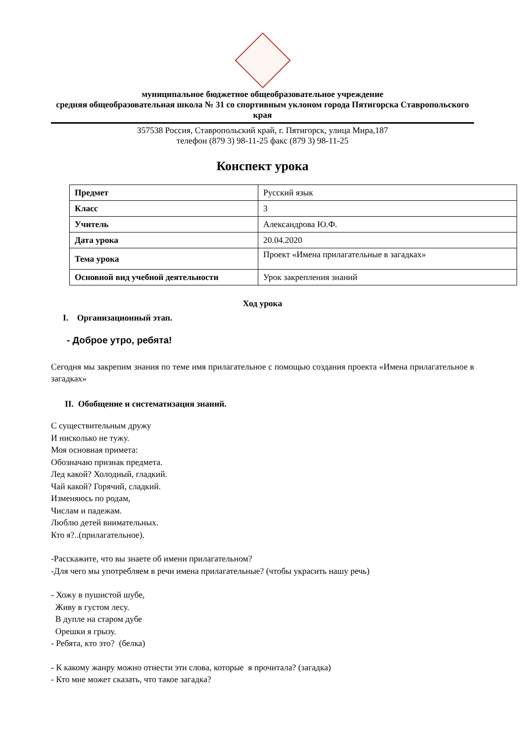муниципальное бюджетное общеобразовательное учреждение
средняя общеобразовательная школа № 31 со спортивным уклоном города Пятигорска Ставропольского края
357538 Россия, Ставропольский край, г. Пятигорск, улица Мира,187
телефон (879 3) 98-11-25 факс (879 3) 98-11-25
Конспект урока
| Предмет | Русский язык |
| Класс | 3 |
| Учитель | Александрова Ю.Ф. |
| Дата урока | 20.04.2020 |
| Тема урока | Проект «Имена прилагательные в загадках» |
| Основной вид учебной деятельности | Урок закрепления знаний |
Ход урока
I. Организационный этап.
- Доброе утро, ребята!
Сегодня мы закрепим знания по теме имя прилагательное с помощью создания проекта «Имена прилагательное в загадках»
II. Обобщение и систематизация знаний.
С существительным дружу
И нисколько не тужу.
Моя основная примета:
Обозначаю признак предмета.
Лед какой? Холодный, гладкий.
Чай какой? Горячий, сладкий.
Изменяюсь по родам,
Числам и падежам.
Люблю детей внимательных.
Кто я?..(прилагательное).
-Расскажите, что вы знаете об имени прилагательном?
-Для чего мы употребляем в речи имена прилагательные? (чтобы украсить нашу речь)
- Хожу в пушистой шубе,
Живу в густом лесу.
В дупле на старом дубе
Орешки я грызу.
- Ребята, кто это? (белка)
- К какому жанру можно отнести эти слова, которые я прочитала? (загадка)
- Кто мне может сказать, что такое загадка?